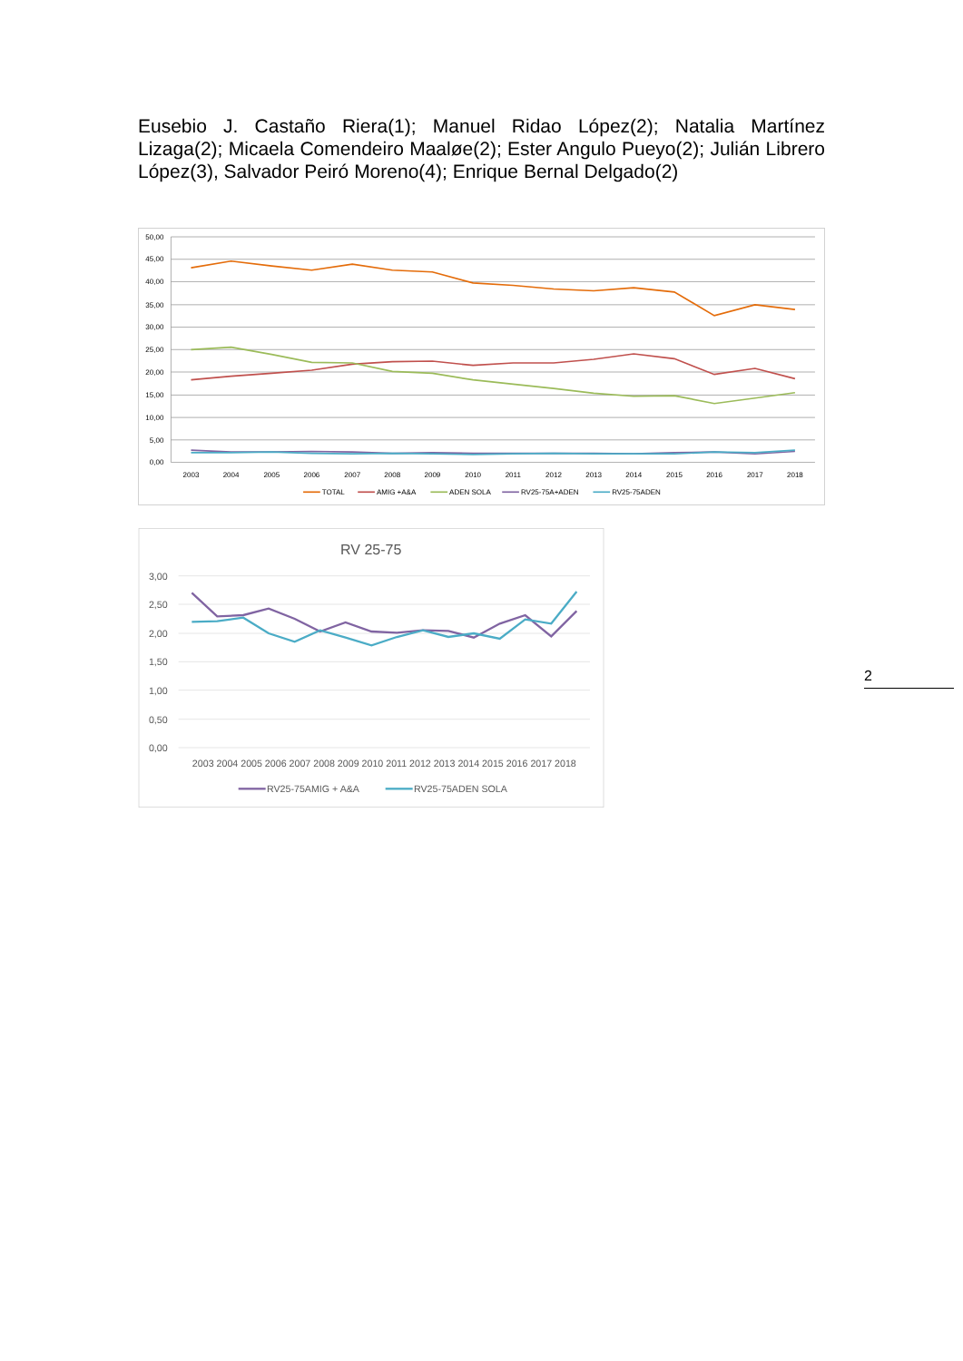Eusebio J. Castaño Riera(1); Manuel Ridao López(2); Natalia Martínez Lizaga(2); Micaela Comendeiro Maaløe(2); Ester Angulo Pueyo(2); Julián Librero López(3), Salvador Peiró Moreno(4); Enrique Bernal Delgado(2)
50,00
45,00
40,00
35,00
30,00
25,00
20,00
15,00
10,00
5,00
0,00
2003
2004
2005
2006
2007
2008
2009
2010
2011
2012
2013
2014
2015
2016
2017
2018
TOTAL
AMIG +A&A
ADEN SOLA
RV25-75A+ADEN
RV25-75ADEN
RV 25-75
3,00
2,50
2,00
1,50
1,00
0,50
0,00
2003 2004 2005 2006 2007 2008 2009 2010 2011 2012 2013 2014 2015 2016 2017 2018
RV25-75AMIG + A&A
RV25-75ADEN SOLA
2